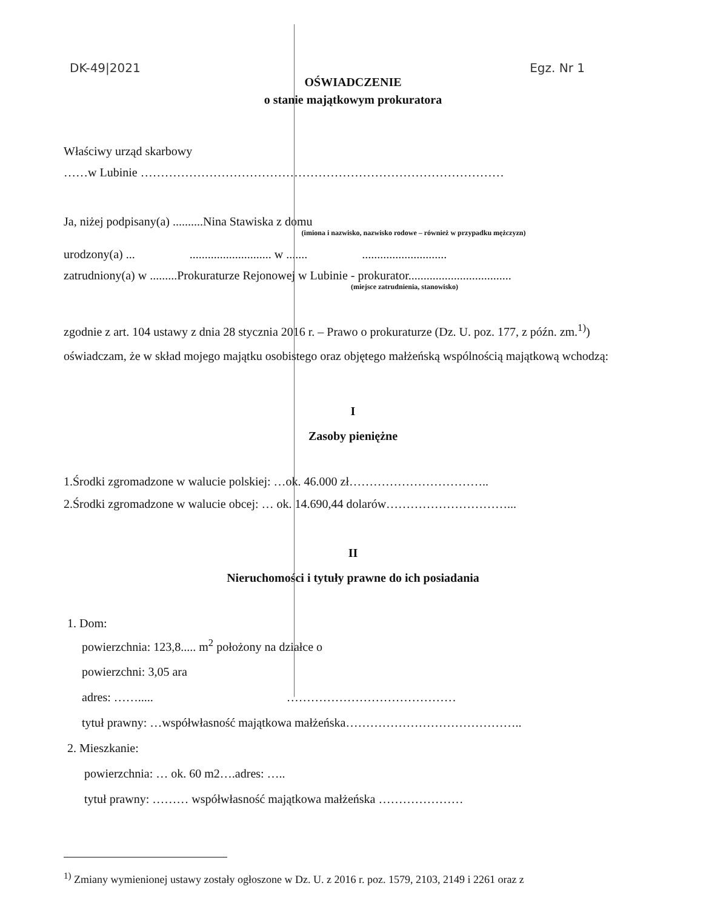DK-49|2021 Egz. Nr 1
OŚWIADCZENIE
o stanie majątkowym prokuratora
Właściwy urząd skarbowy
……w Lubinie ………………………………………………………………………………
Ja, niżej podpisany(a) ..........Nina Stawiska z domu
(imiona i nazwisko, nazwisko rodowe – również w przypadku mężczyzn)
urodzony(a) ... ........................... w ....... ............................
zatrudniony(a) w .........Prokuraturze Rejonowej w Lubinie - prokurator..................................
(miejsce zatrudnienia, stanowisko)
zgodnie z art. 104 ustawy z dnia 28 stycznia 2016 r. – Prawo o prokuraturze (Dz. U. poz. 177, z późn. zm.<sup>1)</sup>) oświadczam, że w skład mojego majątku osobistego oraz objętego małżeńską wspólnością majątkową wchodzą:
I
Zasoby pieniężne
1.Środki zgromadzone w walucie polskiej: …ok. 46.000 zł……………………………..
2.Środki zgromadzone w walucie obcej: … ok. 14.690,44 dolarów…………………………...
II
Nieruchomości i tytuły prawne do ich posiadania
1. Dom:
powierzchnia: 123,8..... m<sup>2</sup> położony na działce o
powierzchni: 3,05 ara
adres: ……..... ……………………………………
tytuł prawny: …współwłasność majątkowa małżeńska……………………………………..
2. Mieszkanie:
powierzchnia: … ok. 60 m2….adres: …..
tytuł prawny: ……… współwłasność majątkowa małżeńska …………………
<sup>1)</sup> Zmiany wymienionej ustawy zostały ogłoszone w Dz. U. z 2016 r. poz. 1579, 2103, 2149 i 2261 oraz z